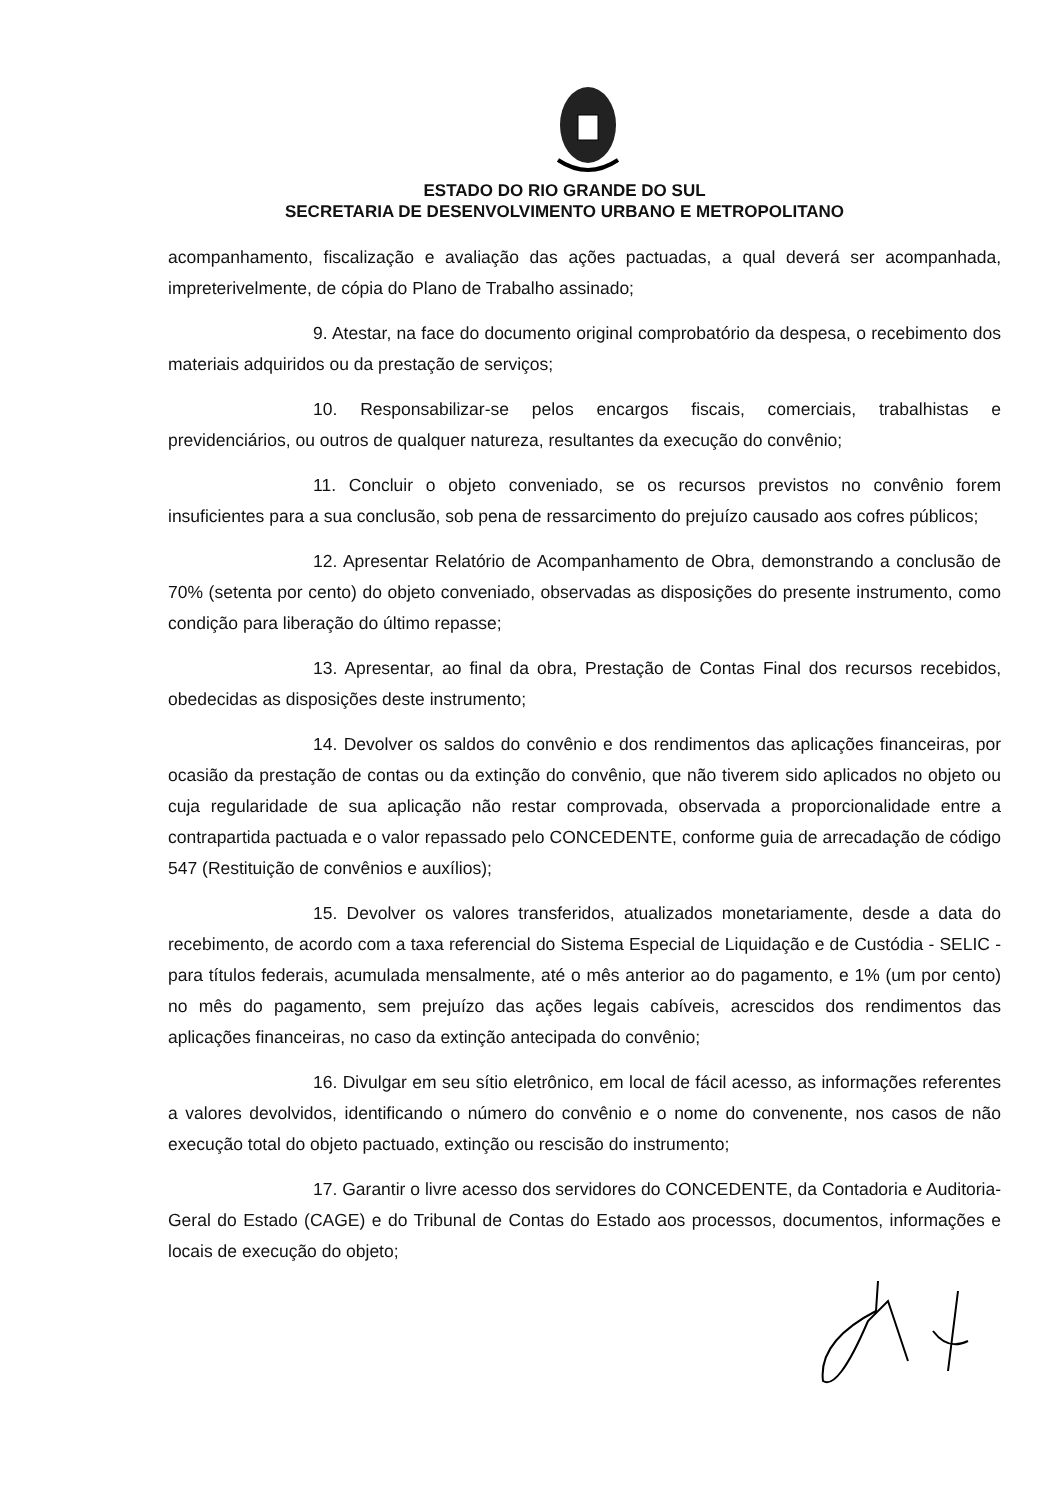ESTADO DO RIO GRANDE DO SUL
SECRETARIA DE DESENVOLVIMENTO URBANO E METROPOLITANO
acompanhamento, fiscalização e avaliação das ações pactuadas, a qual deverá ser acompanhada, impreterivelmente, de cópia do Plano de Trabalho assinado;
9. Atestar, na face do documento original comprobatório da despesa, o recebimento dos materiais adquiridos ou da prestação de serviços;
10. Responsabilizar-se pelos encargos fiscais, comerciais, trabalhistas e previdenciários, ou outros de qualquer natureza, resultantes da execução do convênio;
11. Concluir o objeto conveniado, se os recursos previstos no convênio forem insuficientes para a sua conclusão, sob pena de ressarcimento do prejuízo causado aos cofres públicos;
12. Apresentar Relatório de Acompanhamento de Obra, demonstrando a conclusão de 70% (setenta por cento) do objeto conveniado, observadas as disposições do presente instrumento, como condição para liberação do último repasse;
13. Apresentar, ao final da obra, Prestação de Contas Final dos recursos recebidos, obedecidas as disposições deste instrumento;
14. Devolver os saldos do convênio e dos rendimentos das aplicações financeiras, por ocasião da prestação de contas ou da extinção do convênio, que não tiverem sido aplicados no objeto ou cuja regularidade de sua aplicação não restar comprovada, observada a proporcionalidade entre a contrapartida pactuada e o valor repassado pelo CONCEDENTE, conforme guia de arrecadação de código 547 (Restituição de convênios e auxílios);
15. Devolver os valores transferidos, atualizados monetariamente, desde a data do recebimento, de acordo com a taxa referencial do Sistema Especial de Liquidação e de Custódia - SELIC - para títulos federais, acumulada mensalmente, até o mês anterior ao do pagamento, e 1% (um por cento) no mês do pagamento, sem prejuízo das ações legais cabíveis, acrescidos dos rendimentos das aplicações financeiras, no caso da extinção antecipada do convênio;
16. Divulgar em seu sítio eletrônico, em local de fácil acesso, as informações referentes a valores devolvidos, identificando o número do convênio e o nome do convenente, nos casos de não execução total do objeto pactuado, extinção ou rescisão do instrumento;
17. Garantir o livre acesso dos servidores do CONCEDENTE, da Contadoria e Auditoria-Geral do Estado (CAGE) e do Tribunal de Contas do Estado aos processos, documentos, informações e locais de execução do objeto;